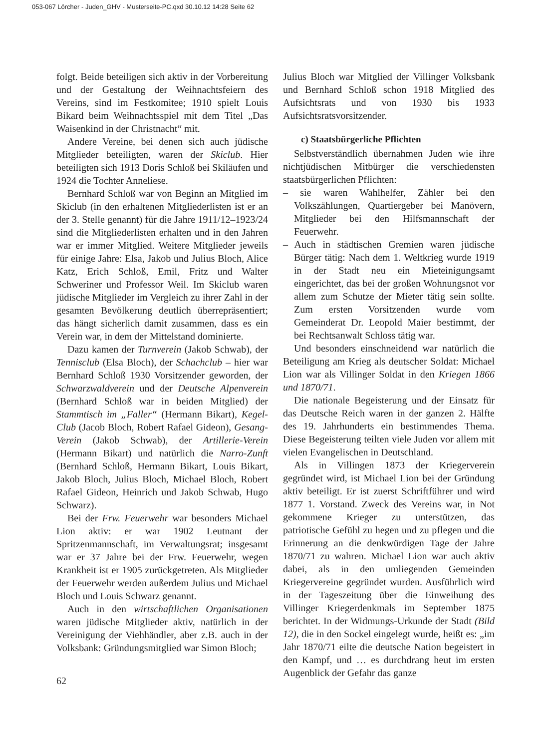053-067 Lörcher - Juden_GHV - Musterseite-PC.qxd 30.10.12 14:28 Seite 62
folgt. Beide beteiligen sich aktiv in der Vorbereitung und der Gestaltung der Weihnachtsfeiern des Vereins, sind im Festkomitee; 1910 spielt Louis Bikard beim Weihnachtsspiel mit dem Titel „Das Waisenkind in der Christnacht“ mit.
Andere Vereine, bei denen sich auch jüdische Mitglieder beteiligten, waren der Skiclub. Hier beteiligten sich 1913 Doris Schloß bei Skiläufen und 1924 die Tochter Anneliese.
Bernhard Schloß war von Beginn an Mitglied im Skiclub (in den erhaltenen Mitgliederlisten ist er an der 3. Stelle genannt) für die Jahre 1911/12–1923/24 sind die Mitgliederlisten erhalten und in den Jahren war er immer Mitglied. Weitere Mitglieder jeweils für einige Jahre: Elsa, Jakob und Julius Bloch, Alice Katz, Erich Schloß, Emil, Fritz und Walter Schweriner und Professor Weil. Im Skiclub waren jüdische Mitglieder im Vergleich zu ihrer Zahl in der gesamten Bevölkerung deutlich überrepräsentiert; das hängt sicherlich damit zusammen, dass es ein Verein war, in dem der Mittelstand dominierte.
Dazu kamen der Turnverein (Jakob Schwab), der Tennisclub (Elsa Bloch), der Schachclub – hier war Bernhard Schloß 1930 Vorsitzender geworden, der Schwarzwaldverein und der Deutsche Alpenverein (Bernhard Schloß war in beiden Mitglied) der Stammtisch im „Faller“ (Hermann Bikart), Kegel-Club (Jacob Bloch, Robert Rafael Gideon), Gesang-Verein (Jakob Schwab), der Artillerie-Verein (Hermann Bikart) und natürlich die Narro-Zunft (Bernhard Schloß, Hermann Bikart, Louis Bikart, Jakob Bloch, Julius Bloch, Michael Bloch, Robert Rafael Gideon, Heinrich und Jakob Schwab, Hugo Schwarz).
Bei der Frw. Feuerwehr war besonders Michael Lion aktiv: er war 1902 Leutnant der Spritzenmannschaft, im Verwaltungsrat; insgesamt war er 37 Jahre bei der Frw. Feuerwehr, wegen Krankheit ist er 1905 zurückgetreten. Als Mitglieder der Feuerwehr werden außerdem Julius und Michael Bloch und Louis Schwarz genannt.
Auch in den wirtschaftlichen Organisationen waren jüdische Mitglieder aktiv, natürlich in der Vereinigung der Viehhändler, aber z.B. auch in der Volksbank: Gründungsmitglied war Simon Bloch;
Julius Bloch war Mitglied der Villinger Volksbank und Bernhard Schloß schon 1918 Mitglied des Aufsichtsrats und von 1930 bis 1933 Aufsichtsratsvorsitzender.
c) Staatsbürgerliche Pflichten
Selbstverständlich übernahmen Juden wie ihre nichtjüdischen Mitbürger die verschiedensten staatsbürgerlichen Pflichten:
– sie waren Wahlhelfer, Zähler bei den Volkszählungen, Quartiergeber bei Manövern, Mitglieder bei den Hilfsmannschaft der Feuerwehr.
– Auch in städtischen Gremien waren jüdische Bürger tätig: Nach dem 1. Weltkrieg wurde 1919 in der Stadt neu ein Mieteinigungsamt eingerichtet, das bei der großen Wohnungsnot vor allem zum Schutze der Mieter tätig sein sollte. Zum ersten Vorsitzenden wurde vom Gemeinderat Dr. Leopold Maier bestimmt, der bei Rechtsanwalt Schloss tätig war.
Und besonders einschneidend war natürlich die Beteiligung am Krieg als deutscher Soldat: Michael Lion war als Villinger Soldat in den Kriegen 1866 und 1870/71.
Die nationale Begeisterung und der Einsatz für das Deutsche Reich waren in der ganzen 2. Hälfte des 19. Jahrhunderts ein bestimmendes Thema. Diese Begeisterung teilten viele Juden vor allem mit vielen Evangelischen in Deutschland.
Als in Villingen 1873 der Kriegerverein gegründet wird, ist Michael Lion bei der Gründung aktiv beteiligt. Er ist zuerst Schriftführer und wird 1877 1. Vorstand. Zweck des Vereins war, in Not gekommene Krieger zu unterstützen, das patriotische Gefühl zu hegen und zu pflegen und die Erinnerung an die denkwürdigen Tage der Jahre 1870/71 zu wahren. Michael Lion war auch aktiv dabei, als in den umliegenden Gemeinden Kriegervereine gegründet wurden. Ausführlich wird in der Tageszeitung über die Einweihung des Villinger Kriegerdenkmals im September 1875 berichtet. In der Widmungs-Urkunde der Stadt (Bild 12), die in den Sockel eingelegt wurde, heißt es: „im Jahr 1870/71 eilte die deutsche Nation begeistert in den Kampf, und … es durchdrang heut im ersten Augenblick der Gefahr das ganze
62